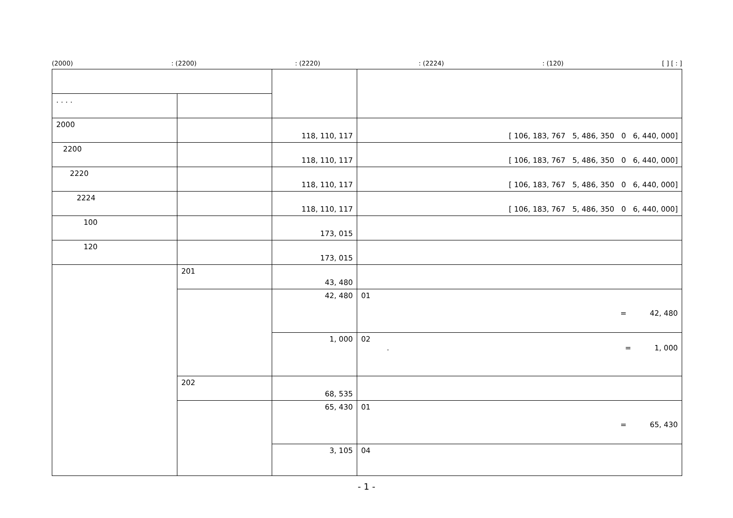(2000): (2200): (2220): (2224): (120) [ ] [ : ]
| . . . . | | | |
| 2000 | | 118, 110, 117 | [ 106, 183, 767 5, 486, 350 0 6, 440, 000] |
| 2200 | | 118, 110, 117 | [ 106, 183, 767 5, 486, 350 0 6, 440, 000] |
| 2220 | | 118, 110, 117 | [ 106, 183, 767 5, 486, 350 0 6, 440, 000] |
| 2224 | | 118, 110, 117 | [ 106, 183, 767 5, 486, 350 0 6, 440, 000] |
| 100 | | 173, 015 | |
| 120 | | 173, 015 | |
| | 201 | 43, 480 | |
| | | 42, 480 | 01 = 42, 480 |
| | | 1, 000 | 02 . = 1, 000 |
| | 202 | 68, 535 | |
| | | 65, 430 | 01 = 65, 430 |
| | | 3, 105 | 04 |
- 1 -